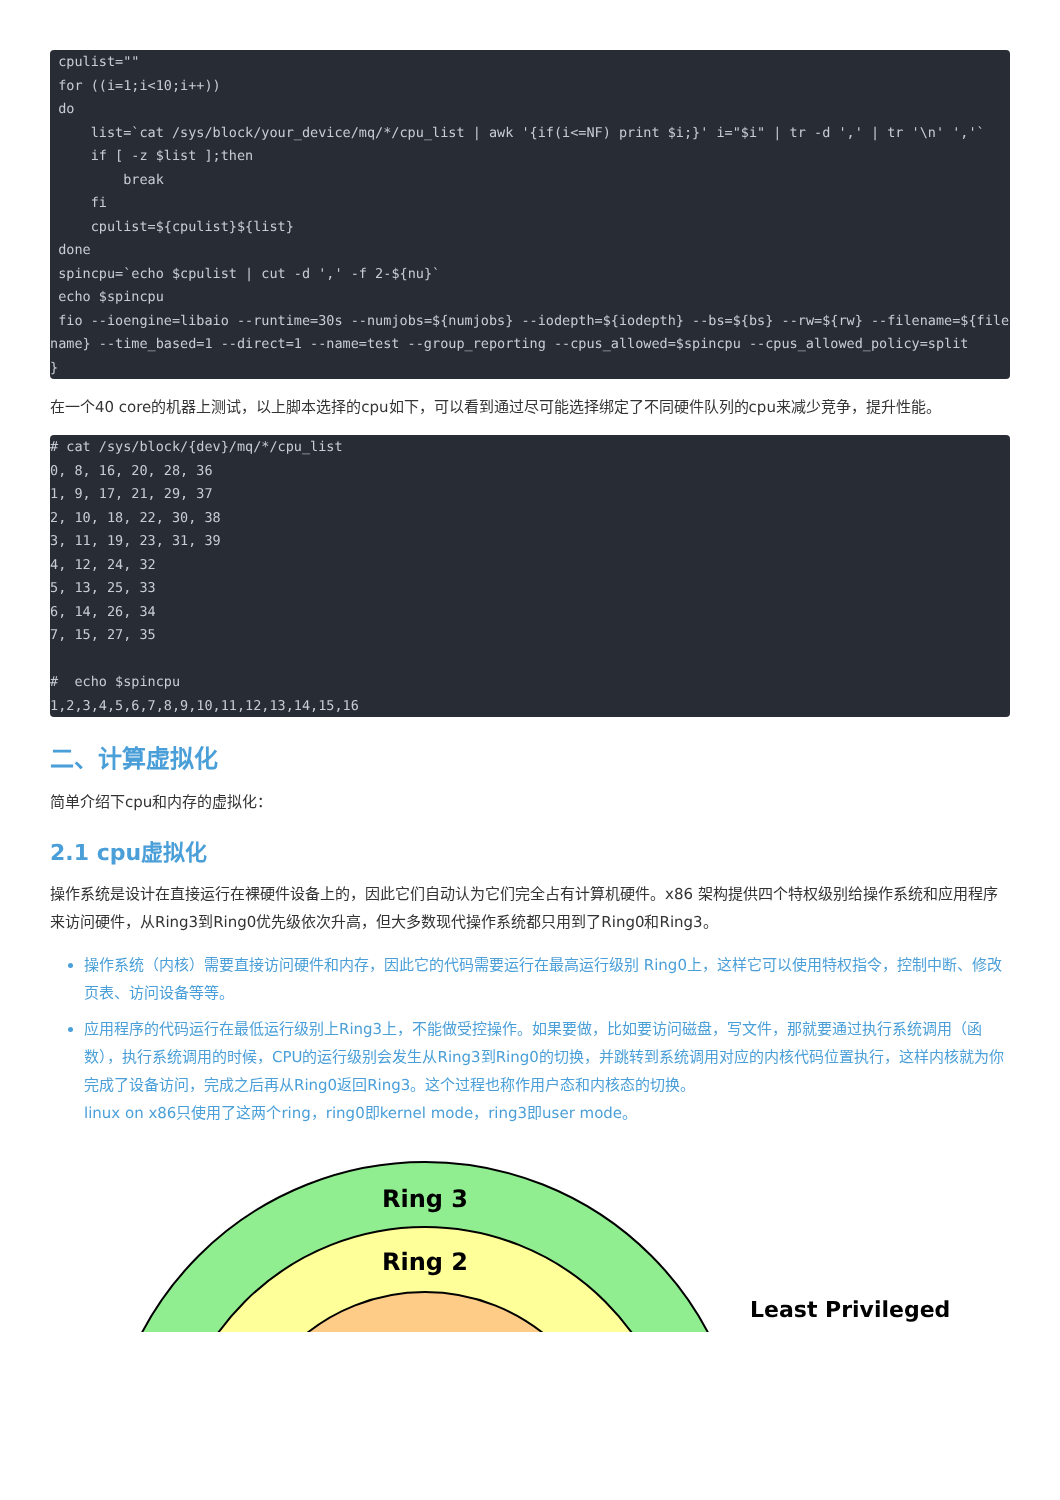cpulist=""
 for ((i=1;i<10;i++))
 do
     list=`cat /sys/block/your_device/mq/*/cpu_list | awk '{if(i<=NF) print $i;}' i="$i" | tr -d ',' | tr '\n' ','`
     if [ -z $list ];then
         break
     fi
     cpulist=${cpulist}${list}
 done
 spincpu=`echo $cpulist | cut -d ',' -f 2-${nu}`
 echo $spincpu
 fio --ioengine=libaio --runtime=30s --numjobs=${numjobs} --iodepth=${iodepth} --bs=${bs} --rw=${rw} --filename=${filename} --time_based=1 --direct=1 --name=test --group_reporting --cpus_allowed=$spincpu --cpus_allowed_policy=split
}
在一个40 core的机器上测试，以上脚本选择的cpu如下，可以看到通过尽可能选择绑定了不同硬件队列的cpu来减少竞争，提升性能。
# cat /sys/block/{dev}/mq/*/cpu_list
0, 8, 16, 20, 28, 36
1, 9, 17, 21, 29, 37
2, 10, 18, 22, 30, 38
3, 11, 19, 23, 31, 39
4, 12, 24, 32
5, 13, 25, 33
6, 14, 26, 34
7, 15, 27, 35

#  echo $spincpu
1,2,3,4,5,6,7,8,9,10,11,12,13,14,15,16
二、计算虚拟化
简单介绍下cpu和内存的虚拟化：
2.1 cpu虚拟化
操作系统是设计在直接运行在裸硬件设备上的，因此它们自动认为它们完全占有计算机硬件。x86 架构提供四个特权级别给操作系统和应用程序来访问硬件，从Ring3到Ring0优先级依次升高，但大多数现代操作系统都只用到了Ring0和Ring3。
操作系统（内核）需要直接访问硬件和内存，因此它的代码需要运行在最高运行级别 Ring0上，这样它可以使用特权指令，控制中断、修改页表、访问设备等等。
应用程序的代码运行在最低运行级别上Ring3上，不能做受控操作。如果要做，比如要访问磁盘，写文件，那就要通过执行系统调用（函数），执行系统调用的时候，CPU的运行级别会发生从Ring3到Ring0的切换，并跳转到系统调用对应的内核代码位置执行，这样内核就为你完成了设备访问，完成之后再从Ring0返回Ring3。这个过程也称作用户态和内核态的切换。
linux on x86只使用了这两个ring，ring0即kernel mode，ring3即user mode。
Ring 3
Ring 2
Least Privileged